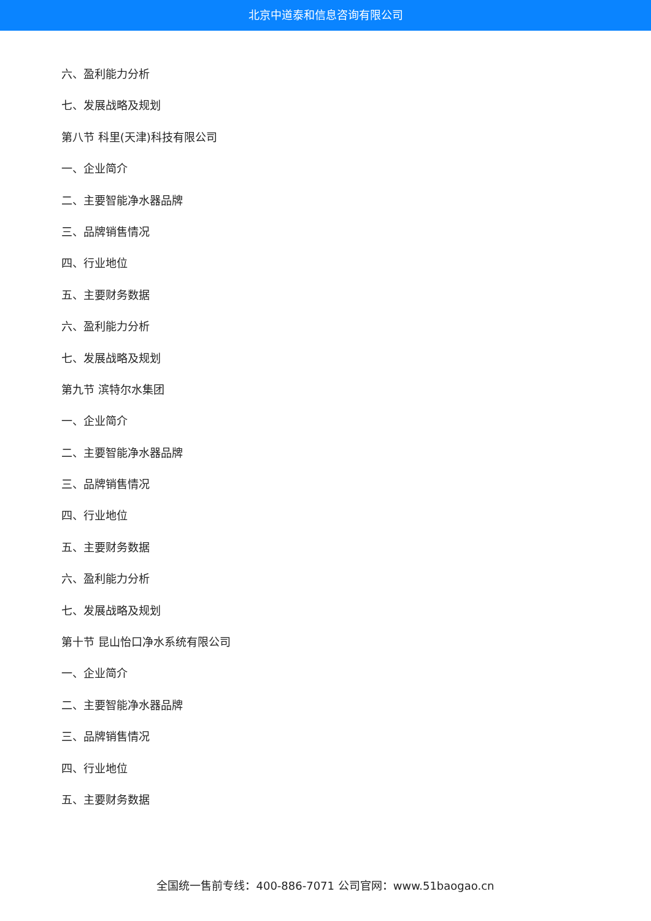北京中道泰和信息咨询有限公司
六、盈利能力分析
七、发展战略及规划
第八节 科里(天津)科技有限公司
一、企业简介
二、主要智能净水器品牌
三、品牌销售情况
四、行业地位
五、主要财务数据
六、盈利能力分析
七、发展战略及规划
第九节 滨特尔水集团
一、企业简介
二、主要智能净水器品牌
三、品牌销售情况
四、行业地位
五、主要财务数据
六、盈利能力分析
七、发展战略及规划
第十节 昆山怡口净水系统有限公司
一、企业简介
二、主要智能净水器品牌
三、品牌销售情况
四、行业地位
五、主要财务数据
全国统一售前专线：400-886-7071 公司官网：www.51baogao.cn